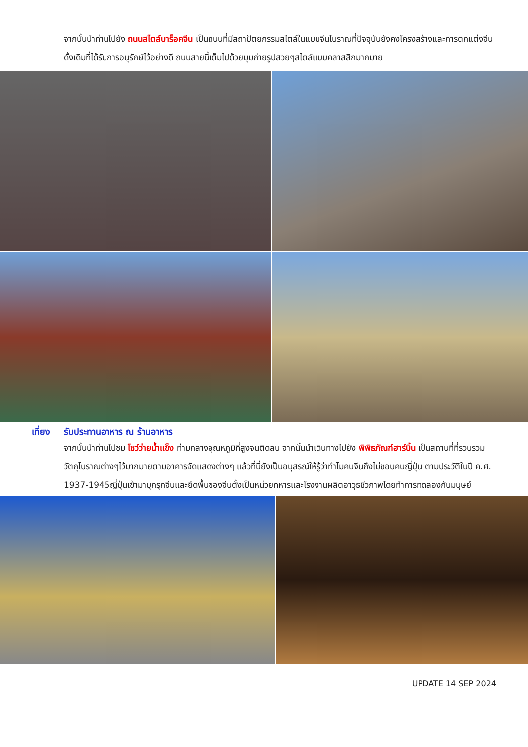จากนั้นนำท่านไปยัง ถนนสไตล์บาร็อคจีน เป็นถนนที่มีสถาปัตยกรรมสไตล์ในแบบจีนโบราณที่ปัจจุบันยังคงโครงสร้างและการตกแต่งจีนดั้งเดิมที่ได้รับการอนุรักษ์ไว้อย่างดี ถนนสายนี้เต็มไปด้วยมุมถ่ายรูปสวยๆสไตล์แบบคลาสสิกมากมาย
เที่ยง รับประทานอาหาร ณ ร้านอาหาร
จากนั้นนำท่านไปชม โชว์ว่ายน้ำแข็ง ท่ามกลางอุณหภูมิที่สูงจนติดลบ จากนั้นนำเดินทางไปยัง พิพิธภัณฑ์ฮาร์บิ้น เป็นสถานที่ที่รวบรวมวัตถุโบราณต่างๆไว้มากมายตามอาคารจัดแสดงต่างๆ แล้วที่นี่ยังเป็นอนุสรณ์ให้รู้ว่าทำไมคนจีนถึงไม่ชอบคนญี่ปุ่น ตามประวัติในปี ค.ศ. 1937-1945ญี่ปุ่นเข้ามาบุกรุกจีนและยึดพื้นของจีนตั้งเป็นหน่วยทหารและโรงงานผลิตอาวุธชีวภาพโดยทำการทดลองกับมนุษย์
UPDATE 14 SEP 2024